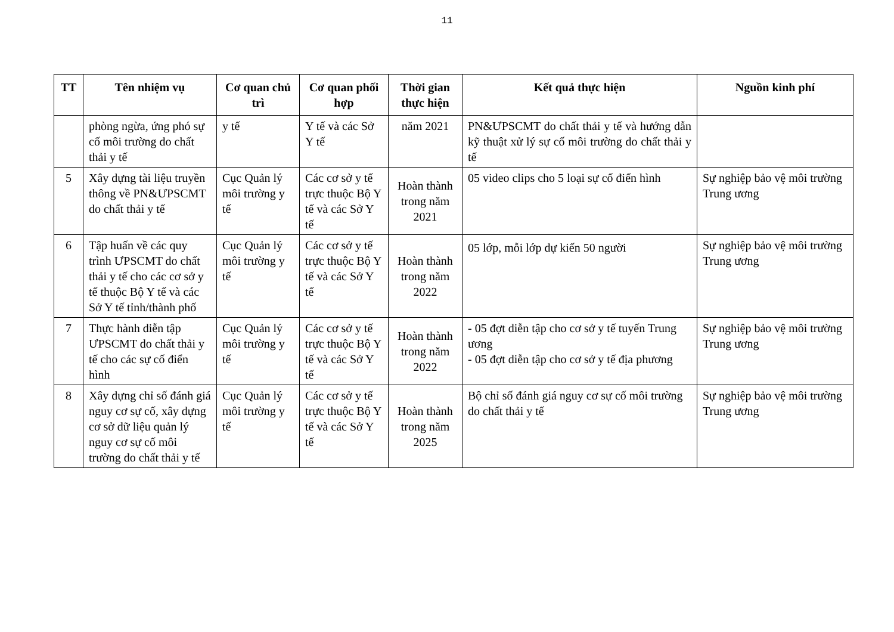11
| TT | Tên nhiệm vụ | Cơ quan chủ trì | Cơ quan phối hợp | Thời gian thực hiện | Kết quả thực hiện | Nguồn kinh phí |
| --- | --- | --- | --- | --- | --- | --- |
| | phòng ngừa, ứng phó sự cố môi trường do chất thải y tế | y tế | Y tế và các Sở Y tế | năm 2021 | PN&ƯPSCMT do chất thải y tế và hướng dẫn kỹ thuật xử lý sự cố môi trường do chất thải y tế | |
| 5 | Xây dựng tài liệu truyền thông về PN&ƯPSCMT do chất thải y tế | Cục Quản lý môi trường y tế | Các cơ sở y tế trực thuộc Bộ Y tế và các Sở Y tế | Hoàn thành trong năm 2021 | 05 video clips cho 5 loại sự cố điển hình | Sự nghiệp bảo vệ môi trường Trung ương |
| 6 | Tập huấn về các quy trình ƯPSCMT do chất thải y tế cho các cơ sở y tế thuộc Bộ Y tế và các Sở Y tế tỉnh/thành phố | Cục Quản lý môi trường y tế | Các cơ sở y tế trực thuộc Bộ Y tế và các Sở Y tế | Hoàn thành trong năm 2022 | 05 lớp, mỗi lớp dự kiến 50 người | Sự nghiệp bảo vệ môi trường Trung ương |
| 7 | Thực hành diễn tập ƯPSCMT do chất thải y tế cho các sự cố điển hình | Cục Quản lý môi trường y tế | Các cơ sở y tế trực thuộc Bộ Y tế và các Sở Y tế | Hoàn thành trong năm 2022 | - 05 đợt diễn tập cho cơ sở y tế tuyến Trung ương - 05 đợt diễn tập cho cơ sở y tế địa phương | Sự nghiệp bảo vệ môi trường Trung ương |
| 8 | Xây dựng chỉ số đánh giá nguy cơ sự cố, xây dựng cơ sở dữ liệu quản lý nguy cơ sự cố môi trường do chất thải y tế | Cục Quản lý môi trường y tế | Các cơ sở y tế trực thuộc Bộ Y tế và các Sở Y tế | Hoàn thành trong năm 2025 | Bộ chỉ số đánh giá nguy cơ sự cố môi trường do chất thải y tế | Sự nghiệp bảo vệ môi trường Trung ương |